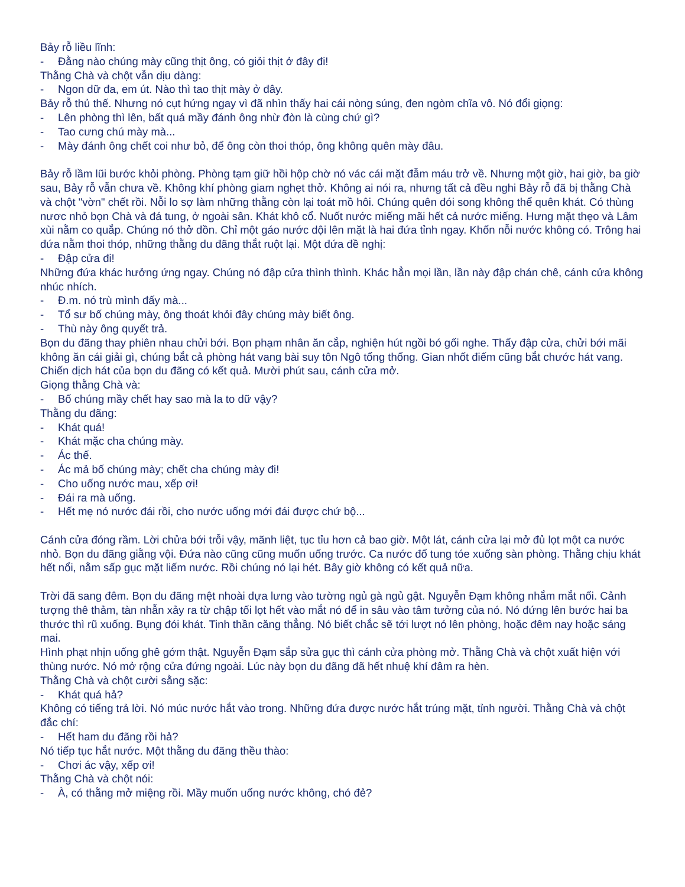Bảy rỗ liều lĩnh:
- Đằng nào chúng mày cũng thịt ông, có giỏi thịt ở đây đi!
Thằng Chà và chột vẫn dịu dàng:
- Ngon dữ đa, em út. Nào thì tao thịt mày ở đây.
Bảy rỗ thủ thế. Nhưng nó cụt hứng ngay vì đã nhìn thấy hai cái nòng súng, đen ngòm chĩa vô. Nó đổi giọng:
- Lên phòng thì lên, bất quá mầy đánh ông nhừ đòn là cùng chứ gì?
- Tao cưng chú mày mà...
- Mày đánh ông chết coi như bỏ, để ông còn thoi thóp, ông không quên mày đâu.
Bảy rỗ lầm lũi bước khỏi phòng. Phòng tạm giữ hồi hộp chờ nó vác cái mặt đẫm máu trở về. Nhưng một giờ, hai giờ, ba giờ sau, Bảy rỗ vẫn chưa về. Không khí phòng giam nghẹt thở. Không ai nói ra, nhưng tất cả đều nghi Bảy rỗ đã bị thằng Chà và chột "vờn" chết rồi. Nỗi lo sợ làm những thằng còn lại toát mồ hôi. Chúng quên đói song không thể quên khát. Có thùng nươc nhỏ bọn Chà và đá tung, ở ngoài sân. Khát khô cổ. Nuốt nước miếng mãi hết cả nước miếng. Hưng mặt thẹo và Lâm xùi nằm co quắp. Chúng nó thở dồn. Chỉ một gáo nước dội lên mặt là hai đứa tỉnh ngay. Khốn nỗi nước không có. Trông hai đứa nằm thoi thóp, những thằng du đãng thắt ruột lại. Một đứa đề nghị:
- Đập cửa đi!
Những đứa khác hưởng ứng ngay. Chúng nó đập cửa thình thình. Khác hẳn mọi lần, lần này đập chán chê, cánh cửa không nhúc nhích.
- Đ.m. nó trù mình đấy mà...
- Tổ sư bố chúng mày, ông thoát khỏi đây chúng mày biết ông.
- Thù này ông quyết trả.
Bọn du đãng thay phiên nhau chửi bới. Bọn phạm nhân ăn cắp, nghiện hút ngồi bó gối nghe. Thấy đập cửa, chửi bới mãi không ăn cái giải gì, chúng bắt cả phòng hát vang bài suy tôn Ngô tổng thống. Gian nhốt điếm cũng bắt chước hát vang. Chiến dịch hát của bọn du đãng có kết quả. Mười phút sau, cánh cửa mở.
Giọng thằng Chà và:
- Bố chúng mầy chết hay sao mà la to dữ vậy?
Thằng du đãng:
- Khát quá!
- Khát mặc cha chúng mày.
- Ác thế.
- Ác mả bố chúng mày; chết cha chúng mày đi!
- Cho uống nước mau, xếp ơi!
- Đái ra mà uống.
- Hết mẹ nó nước đái rồi, cho nước uống mới đái được chứ bộ...
Cánh cửa đóng rầm. Lời chửa bới trỗi vậy, mãnh liệt, tục tỉu hơn cả bao giờ. Một lát, cánh cửa lại mở đủ lọt một ca nước nhỏ. Bọn du đãng giằng vội. Đứa nào cũng cũng muốn uống trước. Ca nước đổ tung tóe xuống sàn phòng. Thằng chịu khát hết nổi, nằm sấp gục mặt liếm nước. Rồi chúng nó lại hét. Bây giờ không có kết quả nữa.
Trời đã sang đêm. Bọn du đãng mệt nhoài dựa lưng vào tường ngủ gà ngủ gật. Nguyễn Đạm không nhắm mắt nổi. Cảnh tượng thê thảm, tàn nhẫn xảy ra từ chập tối lọt hết vào mắt nó để in sâu vào tâm tưởng của nó. Nó đứng lên bước hai ba thước thì rũ xuống. Bụng đói khát. Tinh thần căng thẳng. Nó biết chắc sẽ tới lượt nó lên phòng, hoặc đêm nay hoặc sáng mai.
Hình phạt nhịn uống ghê gớm thật. Nguyễn Đạm sắp sửa gục thì cánh cửa phòng mở. Thằng Chà và chột xuất hiện với thùng nước. Nó mở rộng cửa đứng ngoài. Lúc này bọn du đãng đã hết nhuệ khí đâm ra hèn.
Thằng Chà và chột cười sằng sặc:
- Khát quá hả?
Không có tiếng trả lời. Nó múc nước hắt vào trong. Những đứa được nước hắt trúng mặt, tỉnh người. Thằng Chà và chột đắc chí:
- Hết ham du đãng rồi hả?
Nó tiếp tục hắt nước. Một thằng du đãng thều thào:
- Chơi ác vậy, xếp ơi!
Thằng Chà và chột nói:
- À, có thằng mở miệng rồi. Mầy muốn uống nước không, chó đẻ?